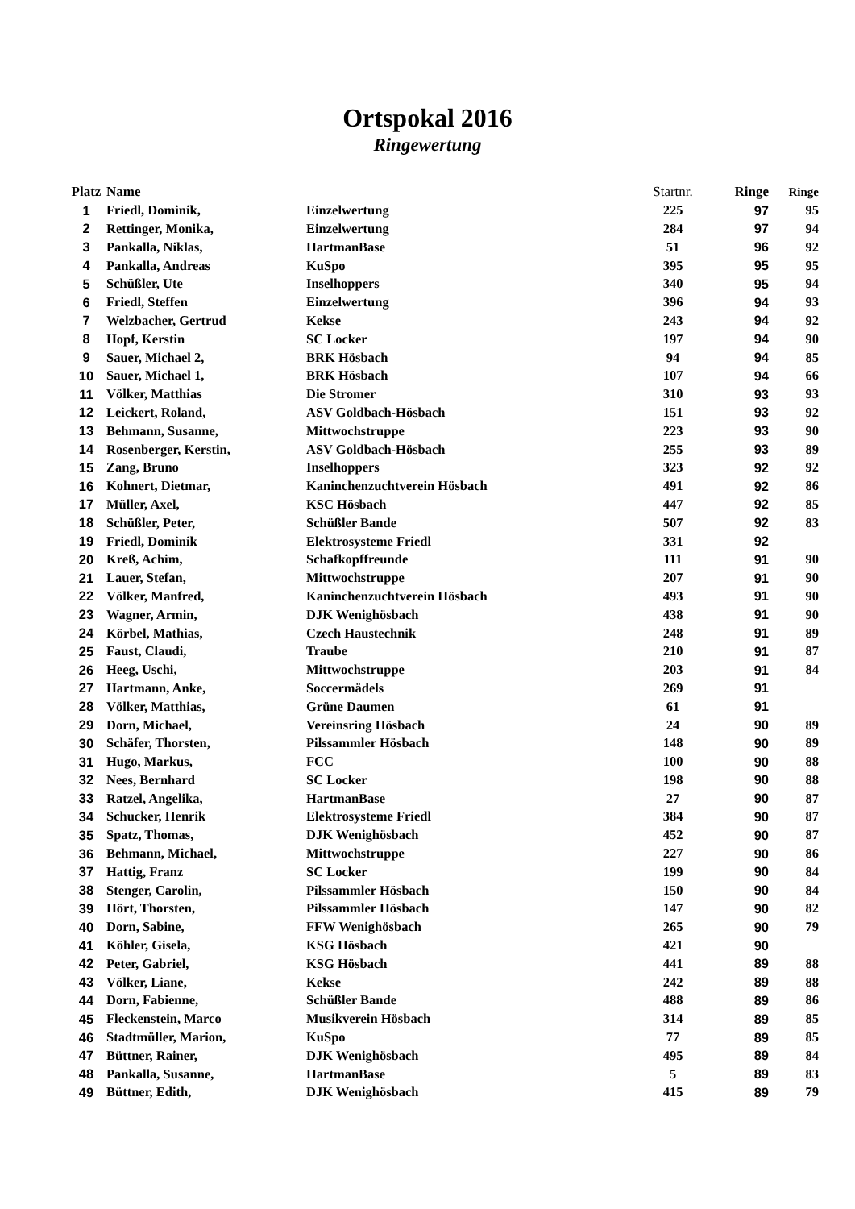Ortspokal 2016
Ringewertung
| Platz | Name | | Startnr. | Ringe | Ringe |
| --- | --- | --- | --- | --- | --- |
| 1 | Friedl, Dominik, | Einzelwertung | 225 | 97 | 95 |
| 2 | Rettinger, Monika, | Einzelwertung | 284 | 97 | 94 |
| 3 | Pankalla, Niklas, | HartmanBase | 51 | 96 | 92 |
| 4 | Pankalla, Andreas | KuSpo | 395 | 95 | 95 |
| 5 | Schüßler, Ute | Inselhoppers | 340 | 95 | 94 |
| 6 | Friedl, Steffen | Einzelwertung | 396 | 94 | 93 |
| 7 | Welzbacher, Gertrud | Kekse | 243 | 94 | 92 |
| 8 | Hopf, Kerstin | SC Locker | 197 | 94 | 90 |
| 9 | Sauer, Michael 2, | BRK Hösbach | 94 | 94 | 85 |
| 10 | Sauer, Michael 1, | BRK Hösbach | 107 | 94 | 66 |
| 11 | Völker, Matthias | Die Stromer | 310 | 93 | 93 |
| 12 | Leickert, Roland, | ASV Goldbach-Hösbach | 151 | 93 | 92 |
| 13 | Behmann, Susanne, | Mittwochstruppe | 223 | 93 | 90 |
| 14 | Rosenberger, Kerstin, | ASV Goldbach-Hösbach | 255 | 93 | 89 |
| 15 | Zang, Bruno | Inselhoppers | 323 | 92 | 92 |
| 16 | Kohnert, Dietmar, | Kaninchenzuchtverein Hösbach | 491 | 92 | 86 |
| 17 | Müller, Axel, | KSC Hösbach | 447 | 92 | 85 |
| 18 | Schüßler, Peter, | Schüßler Bande | 507 | 92 | 83 |
| 19 | Friedl, Dominik | Elektrosysteme Friedl | 331 | 92 | |
| 20 | Kreß, Achim, | Schafkopffreunde | 111 | 91 | 90 |
| 21 | Lauer, Stefan, | Mittwochstruppe | 207 | 91 | 90 |
| 22 | Völker, Manfred, | Kaninchenzuchtverein Hösbach | 493 | 91 | 90 |
| 23 | Wagner, Armin, | DJK Wenighösbach | 438 | 91 | 90 |
| 24 | Körbel, Mathias, | Czech Haustechnik | 248 | 91 | 89 |
| 25 | Faust, Claudi, | Traube | 210 | 91 | 87 |
| 26 | Heeg, Uschi, | Mittwochstruppe | 203 | 91 | 84 |
| 27 | Hartmann, Anke, | Soccermädels | 269 | 91 | |
| 28 | Völker, Matthias, | Grüne Daumen | 61 | 91 | |
| 29 | Dorn, Michael, | Vereinsring Hösbach | 24 | 90 | 89 |
| 30 | Schäfer, Thorsten, | Pilssammler Hösbach | 148 | 90 | 89 |
| 31 | Hugo, Markus, | FCC | 100 | 90 | 88 |
| 32 | Nees, Bernhard | SC Locker | 198 | 90 | 88 |
| 33 | Ratzel, Angelika, | HartmanBase | 27 | 90 | 87 |
| 34 | Schucker, Henrik | Elektrosysteme Friedl | 384 | 90 | 87 |
| 35 | Spatz, Thomas, | DJK Wenighösbach | 452 | 90 | 87 |
| 36 | Behmann, Michael, | Mittwochstruppe | 227 | 90 | 86 |
| 37 | Hattig, Franz | SC Locker | 199 | 90 | 84 |
| 38 | Stenger, Carolin, | Pilssammler Hösbach | 150 | 90 | 84 |
| 39 | Hört, Thorsten, | Pilssammler Hösbach | 147 | 90 | 82 |
| 40 | Dorn, Sabine, | FFW Wenighösbach | 265 | 90 | 79 |
| 41 | Köhler, Gisela, | KSG Hösbach | 421 | 90 | |
| 42 | Peter, Gabriel, | KSG Hösbach | 441 | 89 | 88 |
| 43 | Völker, Liane, | Kekse | 242 | 89 | 88 |
| 44 | Dorn, Fabienne, | Schüßler Bande | 488 | 89 | 86 |
| 45 | Fleckenstein, Marco | Musikverein Hösbach | 314 | 89 | 85 |
| 46 | Stadtmüller, Marion, | KuSpo | 77 | 89 | 85 |
| 47 | Büttner, Rainer, | DJK Wenighösbach | 495 | 89 | 84 |
| 48 | Pankalla, Susanne, | HartmanBase | 5 | 89 | 83 |
| 49 | Büttner, Edith, | DJK Wenighösbach | 415 | 89 | 79 |